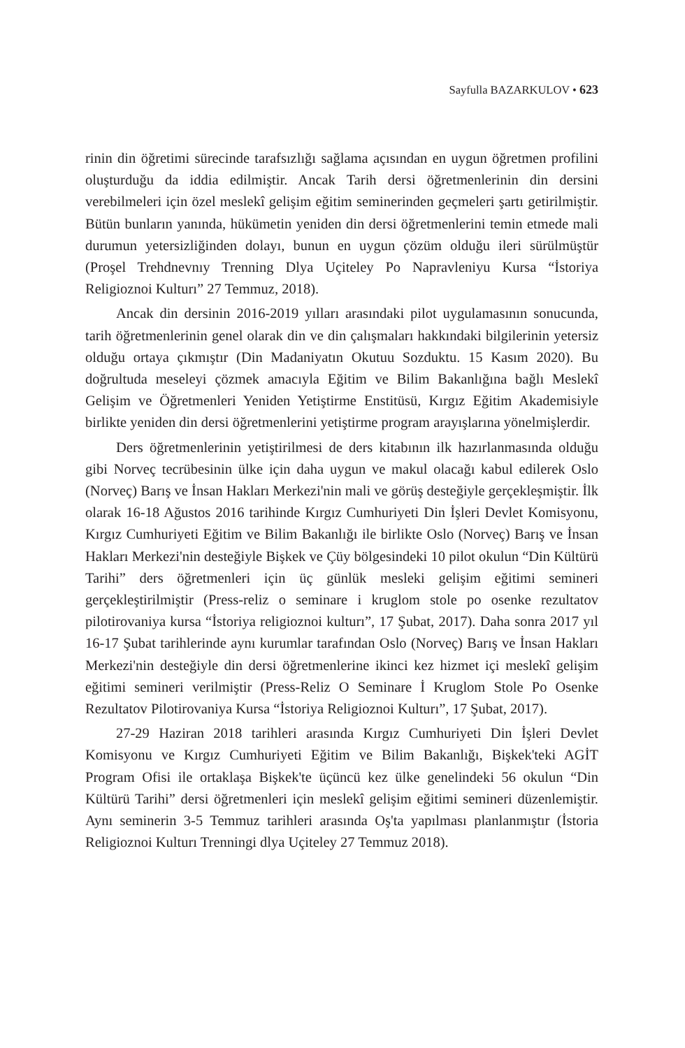Sayfulla BAZARKULOV • 623
rinin din öğretimi sürecinde tarafsızlığı sağlama açısından en uygun öğretmen profilini oluşturduğu da iddia edilmiştir. Ancak Tarih dersi öğretmenlerinin din dersini verebilmeleri için özel meslekî gelişim eğitim seminerinden geçmeleri şartı getirilmiştir. Bütün bunların yanında, hükümetin yeniden din dersi öğretmenlerini temin etmede mali durumun yetersizliğinden dolayı, bunun en uygun çözüm olduğu ileri sürülmüştür (Proşel Trehdnevnıy Trenning Dlya Uçiteley Po Napravleniyu Kursa “İstoriya Religioznoi Kulturı” 27 Temmuz, 2018).
Ancak din dersinin 2016-2019 yılları arasındaki pilot uygulamasının sonucunda, tarih öğretmenlerinin genel olarak din ve din çalışmaları hakkındaki bilgilerinin yetersiz olduğu ortaya çıkmıştır (Din Madaniyatın Okutuu Sozduktu. 15 Kasım 2020). Bu doğrultuda meseleyi çözmek amacıyla Eğitim ve Bilim Bakanlığına bağlı Meslekî Gelişim ve Öğretmenleri Yeniden Yetiştirme Enstitüsü, Kırgız Eğitim Akademisiyle birlikte yeniden din dersi öğretmenlerini yetiştirme program arayışlarına yönelmişlerdir.
Ders öğretmenlerinin yetiştirilmesi de ders kitabının ilk hazırlanmasında olduğu gibi Norveç tecrübesinin ülke için daha uygun ve makul olacağı kabul edilerek Oslo (Norveç) Barış ve İnsan Hakları Merkezi'nin mali ve görüş desteğiyle gerçekleşmiştir. İlk olarak 16-18 Ağustos 2016 tarihinde Kırgız Cumhuriyeti Din İşleri Devlet Komisyonu, Kırgız Cumhuriyeti Eğitim ve Bilim Bakanlığı ile birlikte Oslo (Norveç) Barış ve İnsan Hakları Merkezi'nin desteğiyle Bişkek ve Çüy bölgesindeki 10 pilot okulun “Din Kültürü Tarihi” ders öğretmenleri için üç günlük mesleki gelişim eğitimi semineri gerçekleştirilmiştir (Press-reliz o seminare i kruglom stole po osenke rezultatov pilotirovaniya kursa “İstoriya religioznoi kulturı”, 17 Şubat, 2017). Daha sonra 2017 yıl 16-17 Şubat tarihlerinde aynı kurumlar tarafından Oslo (Norveç) Barış ve İnsan Hakları Merkezi'nin desteğiyle din dersi öğretmenlerine ikinci kez hizmet içi meslekî gelişim eğitimi semineri verilmiştir (Press-Reliz O Seminare İ Kruglom Stole Po Osenke Rezultatov Pilotirovaniya Kursa “İstoriya Religioznoi Kulturı”, 17 Şubat, 2017).
27-29 Haziran 2018 tarihleri arasında Kırgız Cumhuriyeti Din İşleri Devlet Komisyonu ve Kırgız Cumhuriyeti Eğitim ve Bilim Bakanlığı, Bişkek'teki AGİT Program Ofisi ile ortaklaşa Bişkek'te üçüncü kez ülke genelindeki 56 okulun “Din Kültürü Tarihi” dersi öğretmenleri için meslekî gelişim eğitimi semineri düzenlemiştir. Aynı seminerin 3-5 Temmuz tarihleri arasında Oş'ta yapılması planlanmıştır (İstoria Religioznoi Kulturı Trenningi dlya Uçiteley 27 Temmuz 2018).